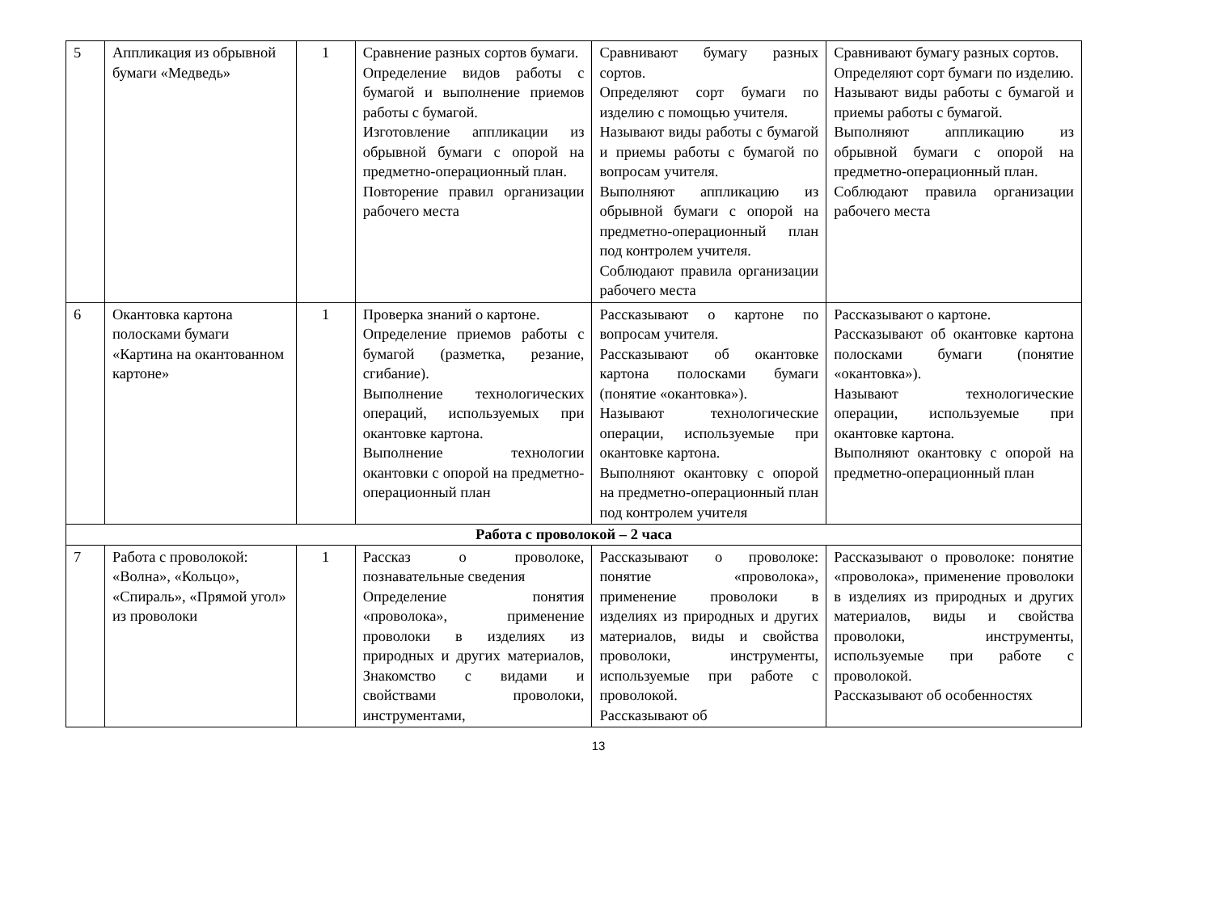| 5 | Аппликация из обрывной бумаги «Медведь» | 1 | Сравнение разных сортов бумаги. Определение видов работы с бумагой и выполнение приемов работы с бумагой. Изготовление аппликации из обрывной бумаги с опорой на предметно-операционный план. Повторение правил организации рабочего места | Сравнивают бумагу разных сортов. Определяют сорт бумаги по изделию с помощью учителя. Называют виды работы с бумагой и приемы работы с бумагой по вопросам учителя. Выполняют аппликацию из обрывной бумаги с опорой на предметно-операционный план под контролем учителя. Соблюдают правила организации рабочего места | Сравнивают бумагу разных сортов. Определяют сорт бумаги по изделию. Называют виды работы с бумагой и приемы работы с бумагой. Выполняют аппликацию из обрывной бумаги с опорой на предметно-операционный план. Соблюдают правила организации рабочего места |
| 6 | Окантовка картона полосками бумаги «Картина на окантованном картоне» | 1 | Проверка знаний о картоне. Определение приемов работы с бумагой (разметка, резание, сгибание). Выполнение технологических операций, используемых при окантовке картона. Выполнение технологии окантовки с опорой на предметно-операционный план | Рассказывают о картоне по вопросам учителя. Рассказывают об окантовке картона полосками бумаги (понятие «окантовка»). Называют технологические операции, используемые при окантовке картона. Выполняют окантовку с опорой на предметно-операционный план под контролем учителя | Рассказывают о картоне. Рассказывают об окантовке картона полосками бумаги (понятие «окантовка»). Называют технологические операции, используемые при окантовке картона. Выполняют окантовку с опорой на предметно-операционный план |
| Работа с проволокой – 2 часа | | | | | |
| 7 | Работа с проволокой: «Волна», «Кольцо», «Спираль», «Прямой угол» из проволоки | 1 | Рассказ о проволоке, познавательные сведения Определение понятия «проволока», применение проволоки в изделиях из природных и других материалов, Знакомство с видами и свойствами проволоки, инструментами, | Рассказывают о проволоке: понятие «проволока», применение проволоки в изделиях из природных и других материалов, виды и свойства проволоки, инструменты, используемые при работе с проволокой. Рассказывают об | Рассказывают о проволоке: понятие «проволока», применение проволоки в изделиях из природных и других материалов, виды и свойства проволоки, инструменты, используемые при работе с проволокой. Рассказывают об особенностях |
13